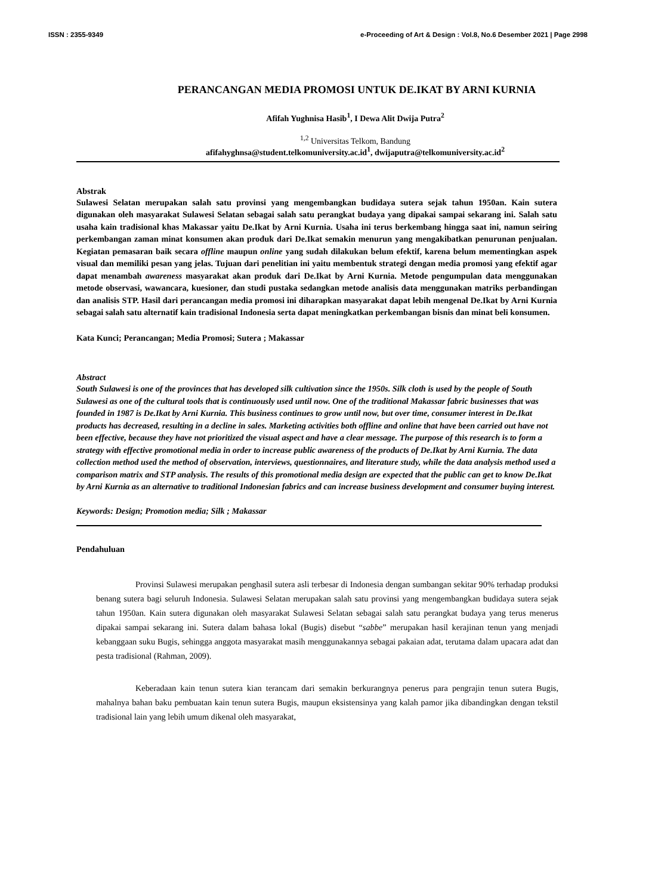ISSN : 2355-9349 e-Proceeding of Art & Design : Vol.8, No.6 Desember 2021 | Page 2998
PERANCANGAN MEDIA PROMOSI UNTUK DE.IKAT BY ARNI KURNIA
Afifah Yughnisa Hasib<sup>1</sup>, I Dewa Alit Dwija Putra<sup>2</sup>
<sup>1,2</sup> Universitas Telkom, Bandung
afifahyghnsa@student.telkomuniversity.ac.id<sup>1</sup>, dwijaputra@telkomuniversity.ac.id<sup>2</sup>
Abstrak
Sulawesi Selatan merupakan salah satu provinsi yang mengembangkan budidaya sutera sejak tahun 1950an. Kain sutera digunakan oleh masyarakat Sulawesi Selatan sebagai salah satu perangkat budaya yang dipakai sampai sekarang ini. Salah satu usaha kain tradisional khas Makassar yaitu De.Ikat by Arni Kurnia. Usaha ini terus berkembang hingga saat ini, namun seiring perkembangan zaman minat konsumen akan produk dari De.Ikat semakin menurun yang mengakibatkan penurunan penjualan. Kegiatan pemasaran baik secara offline maupun online yang sudah dilakukan belum efektif, karena belum mementingkan aspek visual dan memiliki pesan yang jelas. Tujuan dari penelitian ini yaitu membentuk strategi dengan media promosi yang efektif agar dapat menambah awareness masyarakat akan produk dari De.Ikat by Arni Kurnia. Metode pengumpulan data menggunakan metode observasi, wawancara, kuesioner, dan studi pustaka sedangkan metode analisis data menggunakan matriks perbandingan dan analisis STP. Hasil dari perancangan media promosi ini diharapkan masyarakat dapat lebih mengenal De.Ikat by Arni Kurnia sebagai salah satu alternatif kain tradisional Indonesia serta dapat meningkatkan perkembangan bisnis dan minat beli konsumen.
Kata Kunci; Perancangan; Media Promosi; Sutera ; Makassar
Abstract
South Sulawesi is one of the provinces that has developed silk cultivation since the 1950s. Silk cloth is used by the people of South Sulawesi as one of the cultural tools that is continuously used until now. One of the traditional Makassar fabric businesses that was founded in 1987 is De.Ikat by Arni Kurnia. This business continues to grow until now, but over time, consumer interest in De.Ikat products has decreased, resulting in a decline in sales. Marketing activities both offline and online that have been carried out have not been effective, because they have not prioritized the visual aspect and have a clear message. The purpose of this research is to form a strategy with effective promotional media in order to increase public awareness of the products of De.Ikat by Arni Kurnia. The data collection method used the method of observation, interviews, questionnaires, and literature study, while the data analysis method used a comparison matrix and STP analysis. The results of this promotional media design are expected that the public can get to know De.Ikat by Arni Kurnia as an alternative to traditional Indonesian fabrics and can increase business development and consumer buying interest.
Keywords: Design; Promotion media; Silk ; Makassar
Pendahuluan
Provinsi Sulawesi merupakan penghasil sutera asli terbesar di Indonesia dengan sumbangan sekitar 90% terhadap produksi benang sutera bagi seluruh Indonesia. Sulawesi Selatan merupakan salah satu provinsi yang mengembangkan budidaya sutera sejak tahun 1950an. Kain sutera digunakan oleh masyarakat Sulawesi Selatan sebagai salah satu perangkat budaya yang terus menerus dipakai sampai sekarang ini. Sutera dalam bahasa lokal (Bugis) disebut “sabbe” merupakan hasil kerajinan tenun yang menjadi kebanggaan suku Bugis, sehingga anggota masyarakat masih menggunakannya sebagai pakaian adat, terutama dalam upacara adat dan pesta tradisional (Rahman, 2009).
Keberadaan kain tenun sutera kian terancam dari semakin berkurangnya penerus para pengrajin tenun sutera Bugis, mahalnya bahan baku pembuatan kain tenun sutera Bugis, maupun eksistensinya yang kalah pamor jika dibandingkan dengan tekstil tradisional lain yang lebih umum dikenal oleh masyarakat,